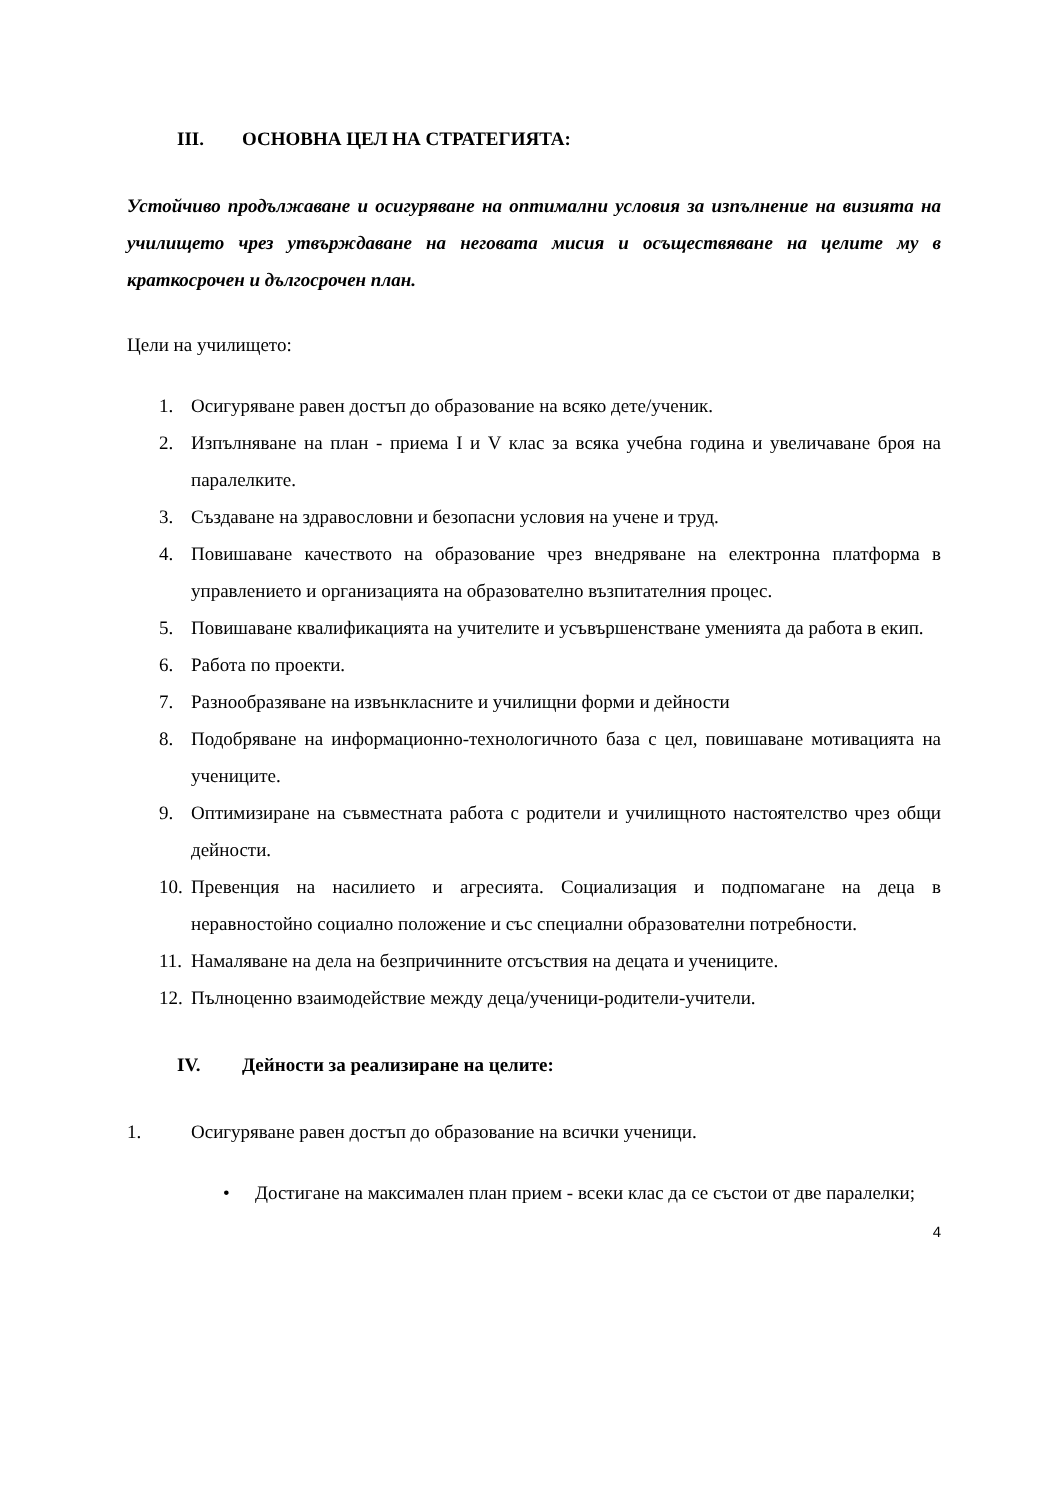III. ОСНОВНА ЦЕЛ НА СТРАТЕГИЯТА:
Устойчиво продължаване и осигуряване на оптимални условия за изпълнение на визията на училището чрез утвърждаване на неговата мисия и осъществяване на целите му в краткосрочен и дългосрочен план.
Цели на училището:
1. Осигуряване равен достъп до образование на всяко дете/ученик.
2. Изпълняване на план - приема I и V клас за всяка учебна година и увеличаване броя на паралелките.
3. Създаване на здравословни и безопасни условия на учене и труд.
4. Повишаване качеството на образование чрез внедряване на електронна платформа в управлението и организацията на образователно възпитателния процес.
5. Повишаване квалификацията на учителите и усъвършенстване уменията да работа в екип.
6. Работа по проекти.
7. Разнообразяване на извънкласните и училищни форми и дейности
8. Подобряване на информационно-технологичното база с цел, повишаване мотивацията на учениците.
9. Оптимизиране на съвместната работа с родители и училищното настоятелство чрез общи дейности.
10. Превенция на насилието и агресията. Социализация и подпомагане на деца в неравностойно социално положение и със специални образователни потребности.
11. Намаляване на дела на безпричинните отсъствия на децата и учениците.
12. Пълноценно взаимодействие между деца/ученици-родители-учители.
IV. Дейности за реализиране на целите:
1. Осигуряване равен достъп до образование на всички ученици.
• Достигане на максимален план прием - всеки клас да се състои от две паралелки;
4